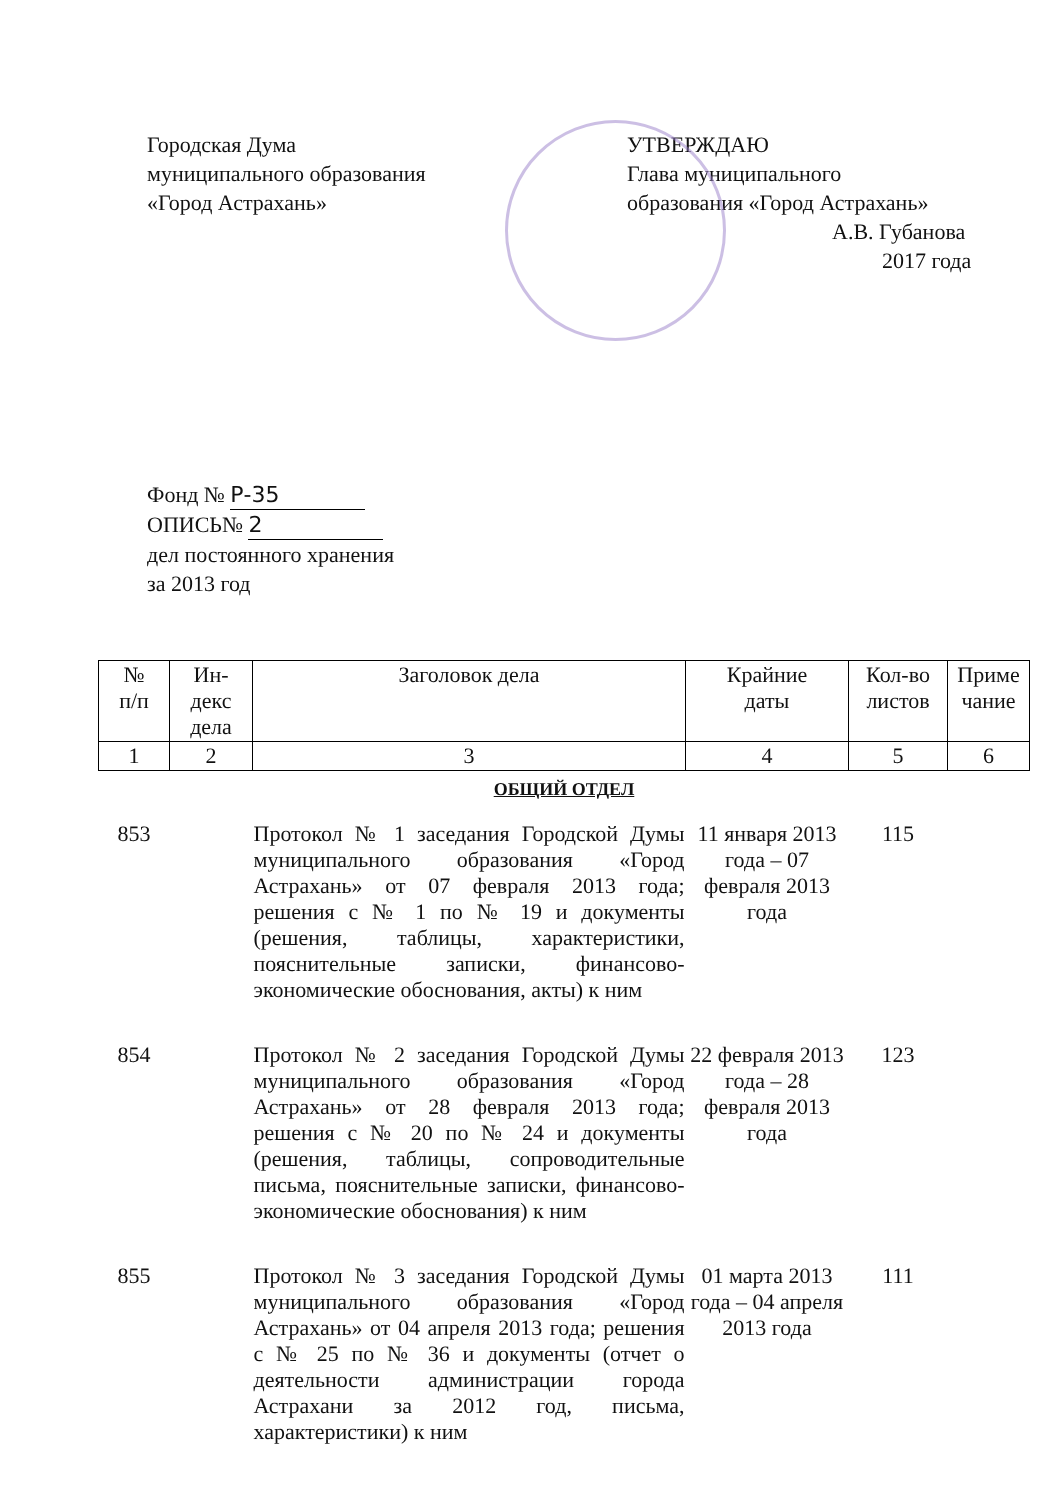Городская Дума
муниципального образования
«Город Астрахань»
УТВЕРЖДАЮ
Глава муниципального
образования «Город Астрахань»
А.В. Губанова
2017 года
Фонд № Р-35
ОПИСЬ№ 2
дел постоянного хранения
за 2013 год
| № п/п | Ин- декс дела | Заголовок дела | Крайние даты | Кол-во листов | Приме чание |
| --- | --- | --- | --- | --- | --- |
| 1 | 2 | 3 | 4 | 5 | 6 |
| ОБЩИЙ ОТДЕЛ | | | | | |
| 853 | | Протокол № 1 заседания Городской Думы муниципального образования «Город Астрахань» от 07 февраля 2013 года; решения с № 1 по № 19 и документы (решения, таблицы, характеристики, пояснительные записки, финансово-экономические обоснования, акты) к ним | 11 января 2013 года – 07 февраля 2013 года | 115 | |
| 854 | | Протокол № 2 заседания Городской Думы муниципального образования «Город Астрахань» от 28 февраля 2013 года; решения с № 20 по № 24 и документы (решения, таблицы, сопроводительные письма, пояснительные записки, финансово-экономические обоснования) к ним | 22 февраля 2013 года – 28 февраля 2013 года | 123 | |
| 855 | | Протокол № 3 заседания Городской Думы муниципального образования «Город Астрахань» от 04 апреля 2013 года; решения с № 25 по № 36 и документы (отчет о деятельности администрации города Астрахани за 2012 год, письма, характеристики) к ним | 01 марта 2013 года – 04 апреля 2013 года | 111 | |